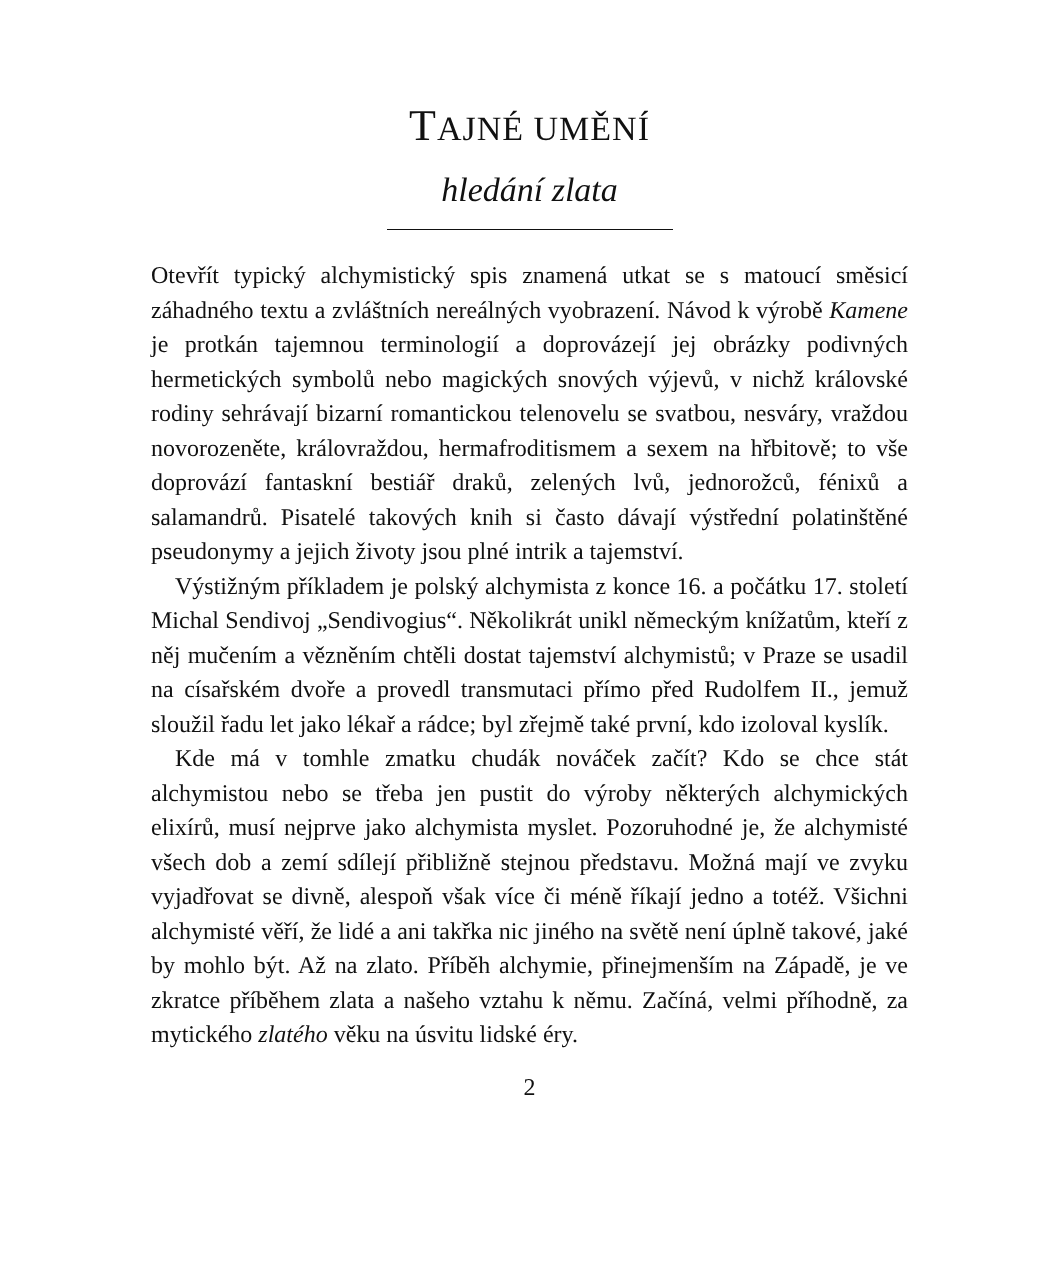TAJNÉ UMĚNÍ
hledání zlata
Otevřít typický alchymistický spis znamená utkat se s matoucí směsicí záhadného textu a zvláštních nereálných vyobrazení. Návod k výrobě Kamene je protkán tajemnou terminologií a doprovázejí jej obrázky podivných hermetických symbolů nebo magických snových výjevů, v nichž královské rodiny sehrávají bizarní romantickou telenovelu se svatbou, nesváry, vraždou novorozeněte, královraždou, hermafroditismem a sexem na hřbitově; to vše doprovází fantaskní bestiář draků, zelených lvů, jednorožců, fénixů a salamandrů. Pisatelé takových knih si často dávají výstřední polatinštěné pseudonymy a jejich životy jsou plné intrik a tajemství.
Výstižným příkladem je polský alchymista z konce 16. a počátku 17. století Michal Sendivoj „Sendivogius“. Několikrát unikl německým knížatům, kteří z něj mučením a vězněním chtěli dostat tajemství alchymistů; v Praze se usadil na císařském dvoře a provedl transmutaci přímo před Rudolfem II., jemuž sloužil řadu let jako lékař a rádce; byl zřejmě také první, kdo izoloval kyslík.
Kde má v tomhle zmatku chudák nováček začít? Kdo se chce stát alchymistou nebo se třeba jen pustit do výroby některých alchymických elixírů, musí nejprve jako alchymista myslet. Pozoruhodné je, že alchymisté všech dob a zemí sdílejí přibližně stejnou představu. Možná mají ve zvyku vyjadřovat se divně, alespoň však více či méně říkají jedno a totéž. Všichni alchymisté věří, že lidé a ani takřka nic jiného na světě není úplně takové, jaké by mohlo být. Až na zlato. Příběh alchymie, přinejmenším na Západě, je ve zkratce příběhem zlata a našeho vztahu k němu. Začíná, velmi příhodně, za mytického zlatého věku na úsvitu lidské éry.
2